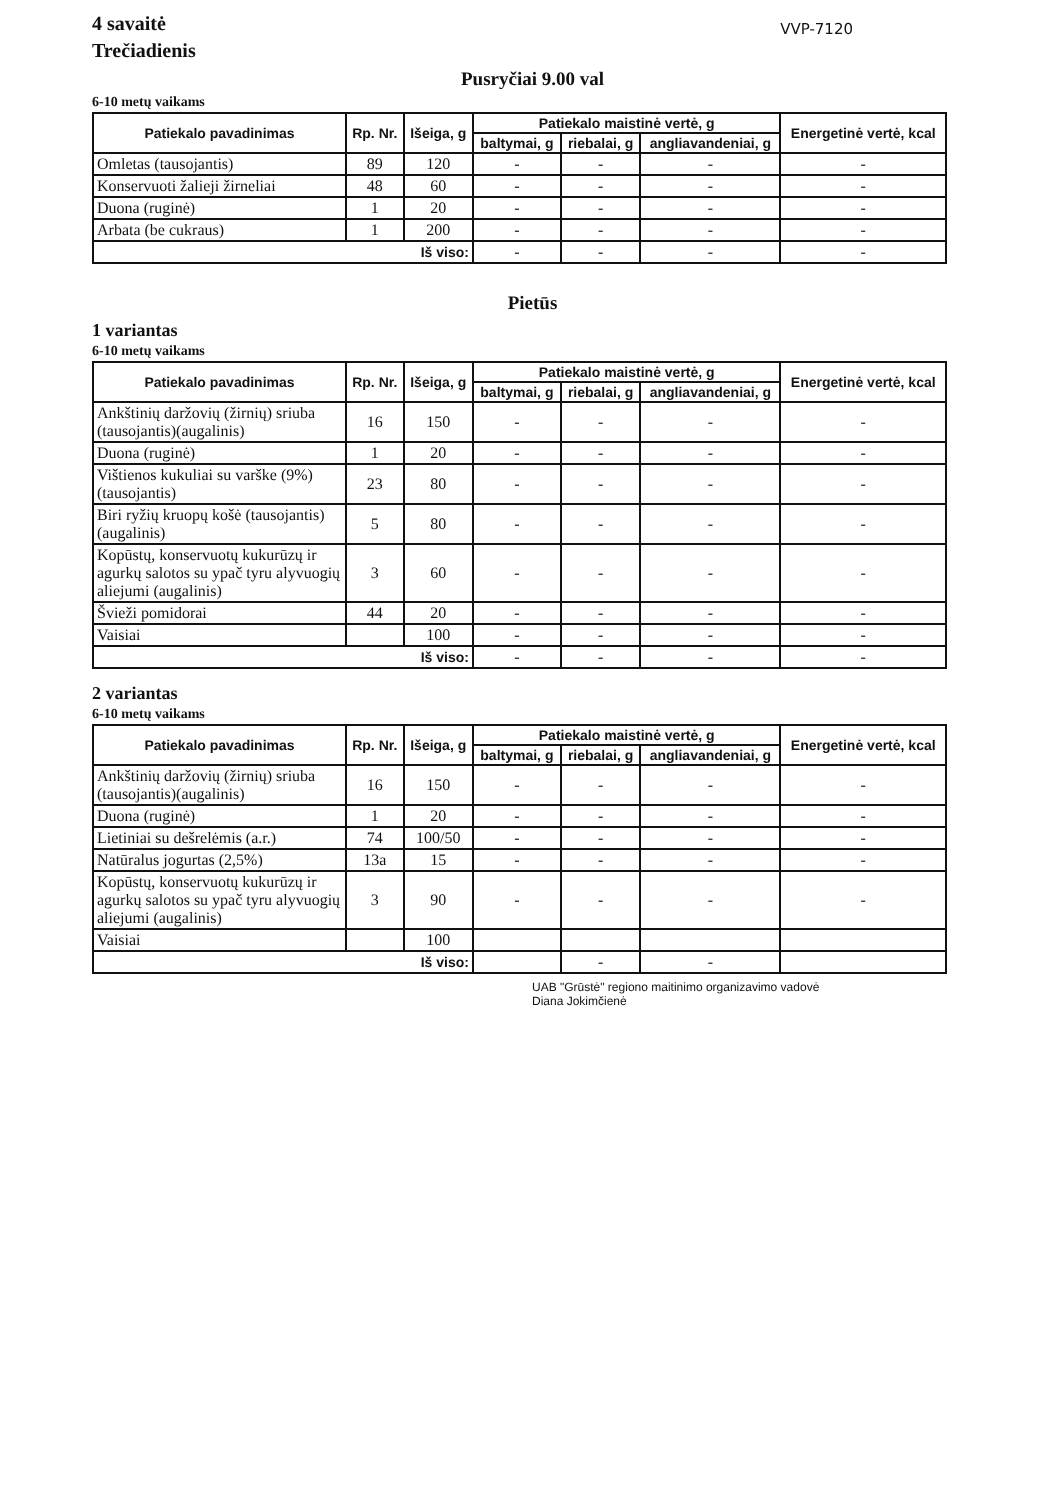4 savaitė
Trečiadienis
VVP-7120
Pusryčiai 9.00 val
6-10 metų vaikams
| Patiekalo pavadinimas | Rp. Nr. | Išeiga, g | Patiekalo maistinė vertė, g | | | Energetinė vertė, kcal |
| --- | --- | --- | --- | --- | --- | --- |
| | | | baltymai, g | riebalai, g | angliavandeniai, g | |
| Omletas (tausojantis) | 89 | 120 | - | - | - | - |
| Konservuoti žalieji žirneliai | 48 | 60 | - | - | - | - |
| Duona (ruginė) | 1 | 20 | - | - | - | - |
| Arbata (be cukraus) | 1 | 200 | - | - | - | - |
| Iš viso: | | | - | - | - | - |
Pietūs
1 variantas
6-10 metų vaikams
| Patiekalo pavadinimas | Rp. Nr. | Išeiga, g | Patiekalo maistinė vertė, g | | | Energetinė vertė, kcal |
| --- | --- | --- | --- | --- | --- | --- |
| | | | baltymai, g | riebalai, g | angliavandeniai, g | |
| Ankštinių daržovių (žirnių) sriuba (tausojantis)(augalinis) | 16 | 150 | - | - | - | - |
| Duona (ruginė) | 1 | 20 | - | - | - | - |
| Vištienos kukuliai su varške (9%)(tausojantis) | 23 | 80 | - | - | - | - |
| Biri ryžių kruopų košė (tausojantis)(augalinis) | 5 | 80 | - | - | - | - |
| Kopūstų, konservuotų kukurūzų ir agurkų salotos su ypač tyru alyvuogių aliejumi (augalinis) | 3 | 60 | - | - | - | - |
| Švieži pomidorai | 44 | 20 | - | - | - | - |
| Vaisiai | | 100 | - | - | - | - |
| Iš viso: | | | - | - | - | - |
2 variantas
6-10 metų vaikams
| Patiekalo pavadinimas | Rp. Nr. | Išeiga, g | Patiekalo maistinė vertė, g | | | Energetinė vertė, kcal |
| --- | --- | --- | --- | --- | --- | --- |
| | | | baltymai, g | riebalai, g | angliavandeniai, g | |
| Ankštinių daržovių (žirnių) sriuba (tausojantis)(augalinis) | 16 | 150 | - | - | - | - |
| Duona (ruginė) | 1 | 20 | - | - | - | - |
| Lietiniai su dešrelėmis (a.r.) | 74 | 100/50 | - | - | - | - |
| Natūralus jogurtas (2,5%) | 13a | 15 | - | - | - | - |
| Kopūstų, konservuotų kukurūzų ir agurkų salotos su ypač tyru alyvuogių aliejumi (augalinis) | 3 | 90 | - | - | - | - |
| Vaisiai | | 100 | | | | |
| Iš viso: | | | | - | - | |
UAB "Grūstė" regiono maitinimo organizavimo vadovė
Diana Jokimčienė